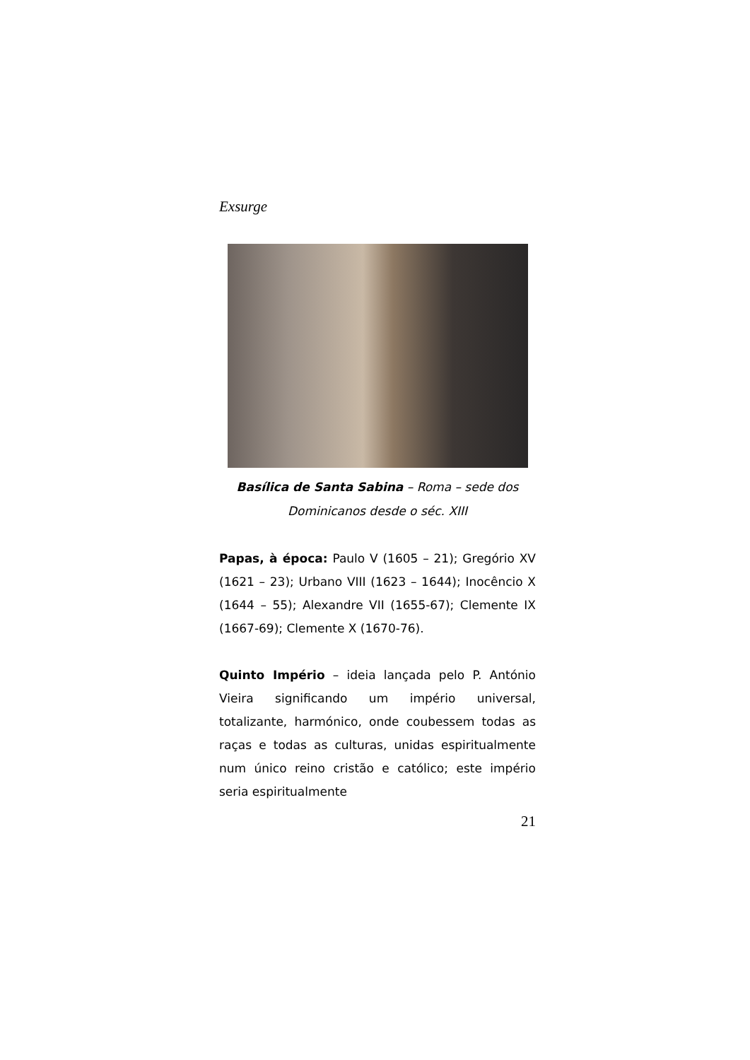Exsurge
Basílica de Santa Sabina – Roma – sede dos Dominicanos desde o séc. XIII
Papas, à época: Paulo V (1605 – 21); Gregório XV (1621 – 23); Urbano VIII (1623 – 1644); Inocêncio X (1644 – 55); Alexandre VII (1655-67); Clemente IX (1667-69); Clemente X (1670-76).
Quinto Império – ideia lançada pelo P. António Vieira significando um império universal, totalizante, harmónico, onde coubessem todas as raças e todas as culturas, unidas espiritualmente num único reino cristão e católico; este império seria espiritualmente
21